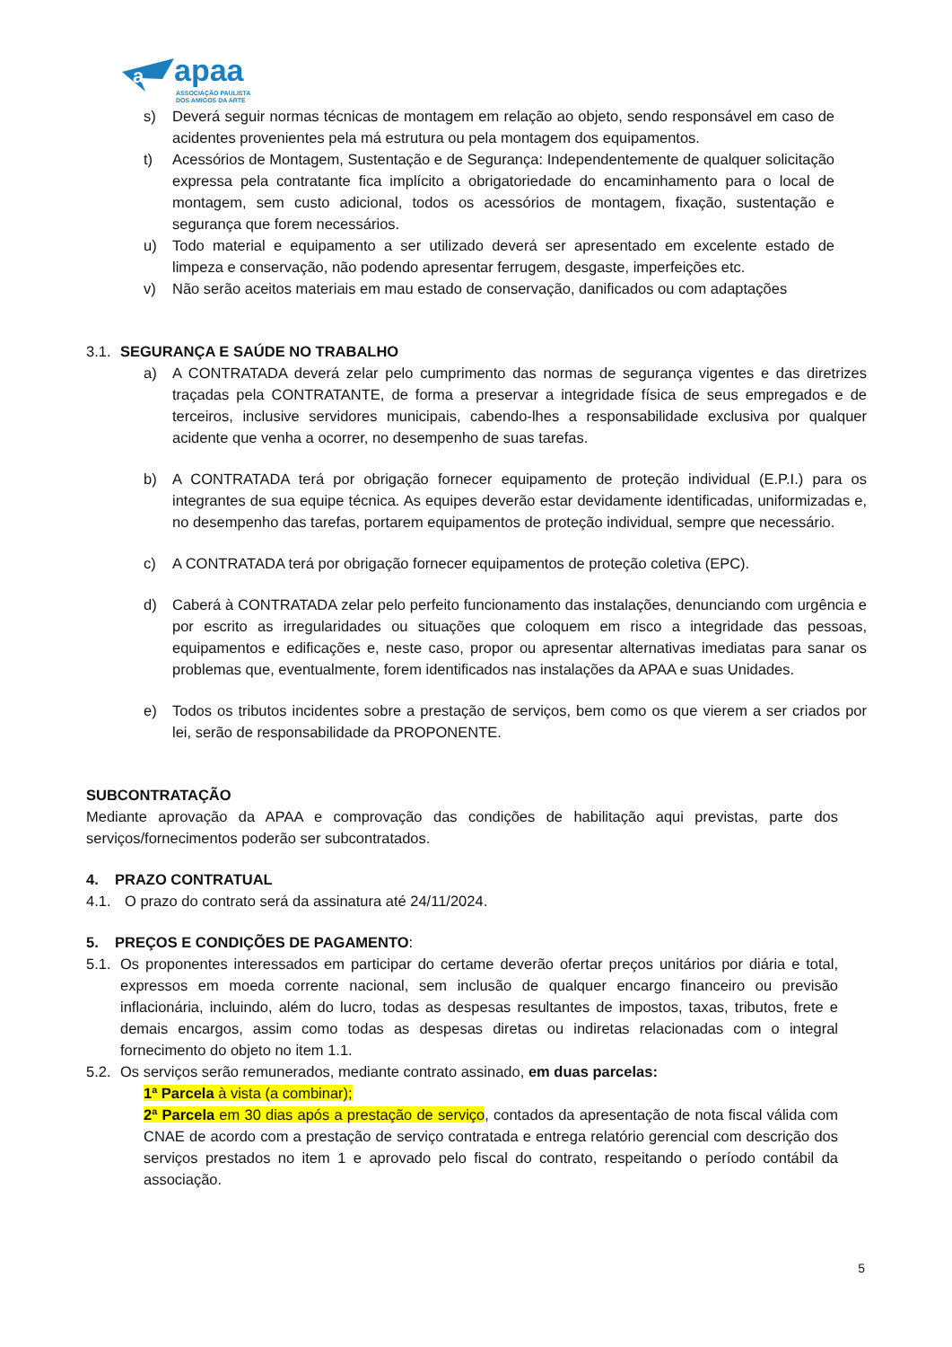a
apaa
ASSOCIAÇÃO PAULISTA
DOS AMIGOS DA ARTE
s) Deverá seguir normas técnicas de montagem em relação ao objeto, sendo responsável em caso de acidentes provenientes pela má estrutura ou pela montagem dos equipamentos.
t) Acessórios de Montagem, Sustentação e de Segurança: Independentemente de qualquer solicitação expressa pela contratante fica implícito a obrigatoriedade do encaminhamento para o local de montagem, sem custo adicional, todos os acessórios de montagem, fixação, sustentação e segurança que forem necessários.
u) Todo material e equipamento a ser utilizado deverá ser apresentado em excelente estado de limpeza e conservação, não podendo apresentar ferrugem, desgaste, imperfeições etc.
v) Não serão aceitos materiais em mau estado de conservação, danificados ou com adaptações
3.1. SEGURANÇA E SAÚDE NO TRABALHO
a) A CONTRATADA deverá zelar pelo cumprimento das normas de segurança vigentes e das diretrizes traçadas pela CONTRATANTE, de forma a preservar a integridade física de seus empregados e de terceiros, inclusive servidores municipais, cabendo-lhes a responsabilidade exclusiva por qualquer acidente que venha a ocorrer, no desempenho de suas tarefas.
b) A CONTRATADA terá por obrigação fornecer equipamento de proteção individual (E.P.I.) para os integrantes de sua equipe técnica. As equipes deverão estar devidamente identificadas, uniformizadas e, no desempenho das tarefas, portarem equipamentos de proteção individual, sempre que necessário.
c) A CONTRATADA terá por obrigação fornecer equipamentos de proteção coletiva (EPC).
d) Caberá à CONTRATADA zelar pelo perfeito funcionamento das instalações, denunciando com urgência e por escrito as irregularidades ou situações que coloquem em risco a integridade das pessoas, equipamentos e edificações e, neste caso, propor ou apresentar alternativas imediatas para sanar os problemas que, eventualmente, forem identificados nas instalações da APAA e suas Unidades.
e) Todos os tributos incidentes sobre a prestação de serviços, bem como os que vierem a ser criados por lei, serão de responsabilidade da PROPONENTE.
SUBCONTRATAÇÃO
Mediante aprovação da APAA e comprovação das condições de habilitação aqui previstas, parte dos serviços/fornecimentos poderão ser subcontratados.
4. PRAZO CONTRATUAL
4.1. O prazo do contrato será da assinatura até 24/11/2024.
5. PREÇOS E CONDIÇÕES DE PAGAMENTO:
5.1. Os proponentes interessados em participar do certame deverão ofertar preços unitários por diária e total, expressos em moeda corrente nacional, sem inclusão de qualquer encargo financeiro ou previsão inflacionária, incluindo, além do lucro, todas as despesas resultantes de impostos, taxas, tributos, frete e demais encargos, assim como todas as despesas diretas ou indiretas relacionadas com o integral fornecimento do objeto no item 1.1.
5.2. Os serviços serão remunerados, mediante contrato assinado, em duas parcelas:
1ª Parcela à vista (a combinar);
2ª Parcela em 30 dias após a prestação de serviço, contados da apresentação de nota fiscal válida com CNAE de acordo com a prestação de serviço contratada e entrega relatório gerencial com descrição dos serviços prestados no item 1 e aprovado pelo fiscal do contrato, respeitando o período contábil da associação.
5